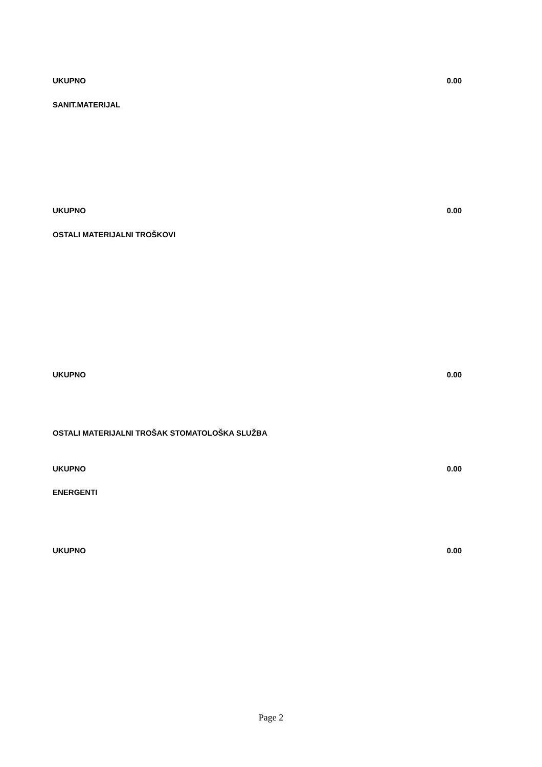UKUPNO 0.00
SANIT.MATERIJAL
UKUPNO 0.00
OSTALI MATERIJALNI TROŠKOVI
UKUPNO 0.00
OSTALI MATERIJALNI TROŠAK STOMATOLOŠKA SLUŽBA
UKUPNO 0.00
ENERGENTI
UKUPNO 0.00
Page 2